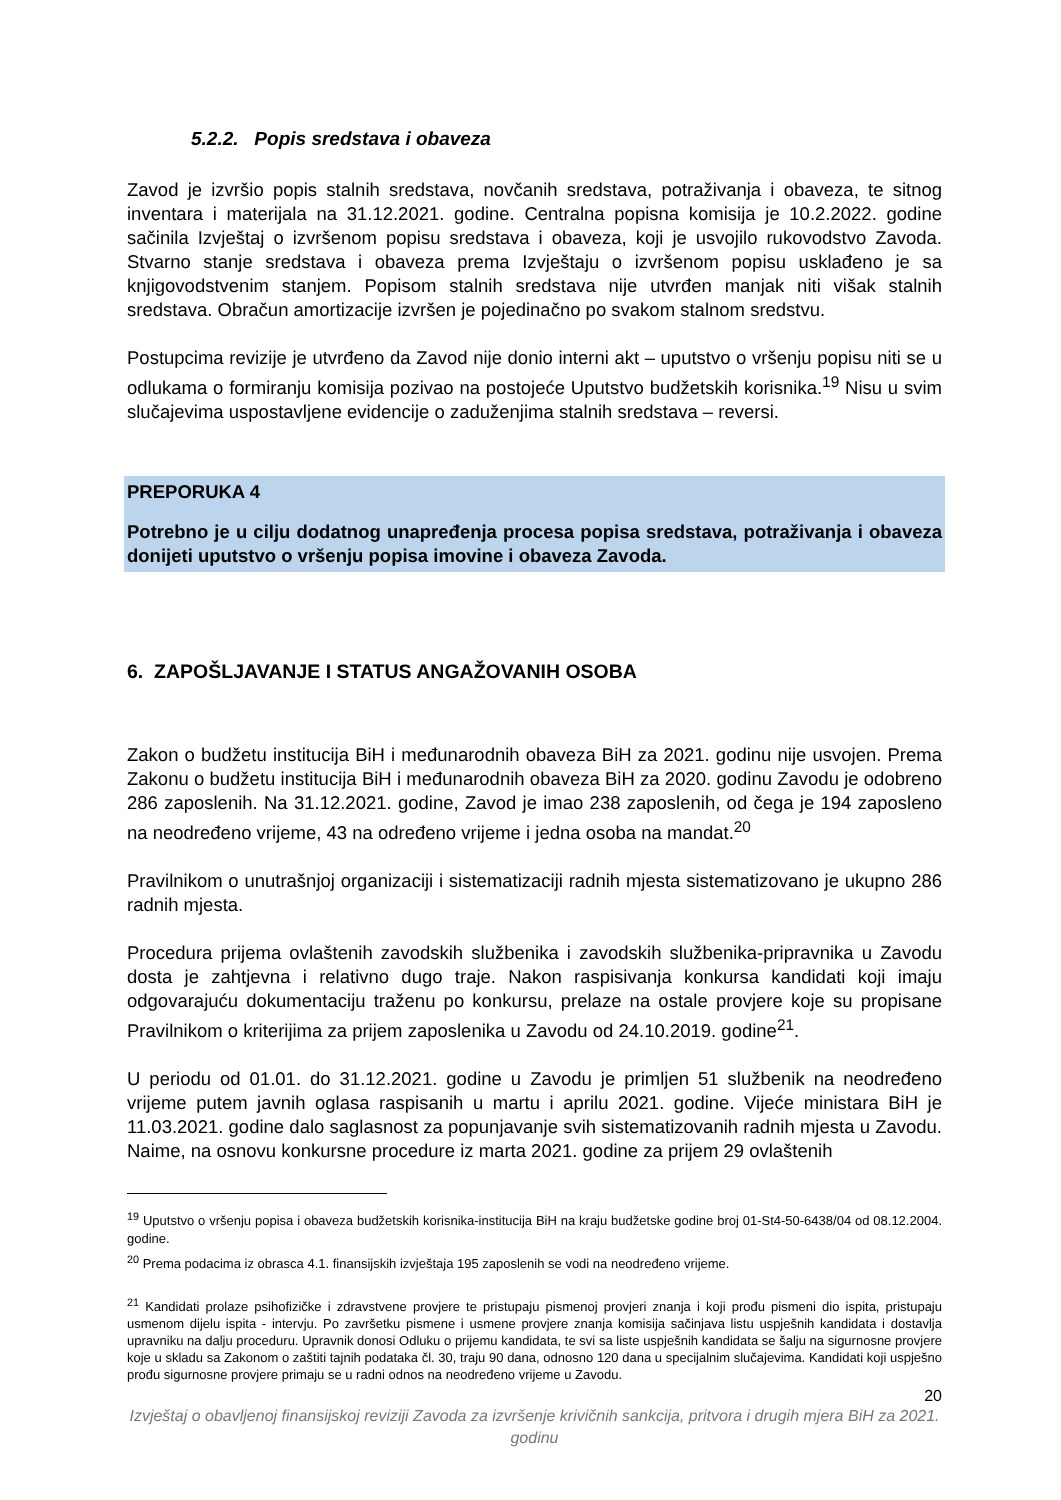5.2.2. Popis sredstava i obaveza
Zavod je izvršio popis stalnih sredstava, novčanih sredstava, potraživanja i obaveza, te sitnog inventara i materijala na 31.12.2021. godine. Centralna popisna komisija je 10.2.2022. godine sačinila Izvještaj o izvršenom popisu sredstava i obaveza, koji je usvojilo rukovodstvo Zavoda. Stvarno stanje sredstava i obaveza prema Izvještaju o izvršenom popisu usklađeno je sa knjigovodstvenim stanjem. Popisom stalnih sredstava nije utvrđen manjak niti višak stalnih sredstava. Obračun amortizacije izvršen je pojedinačno po svakom stalnom sredstvu.
Postupcima revizije je utvrđeno da Zavod nije donio interni akt – uputstvo o vršenju popisu niti se u odlukama o formiranju komisija pozivao na postojeće Uputstvo budžetskih korisnika.<sup>19</sup> Nisu u svim slučajevima uspostavljene evidencije o zaduženjima stalnih sredstava – reversi.
PREPORUKA 4
Potrebno je u cilju dodatnog unapređenja procesa popisa sredstava, potraživanja i obaveza donijeti uputstvo o vršenju popisa imovine i obaveza Zavoda.
6. ZAPOŠLJAVANJE I STATUS ANGAŽOVANIH OSOBA
Zakon o budžetu institucija BiH i međunarodnih obaveza BiH za 2021. godinu nije usvojen. Prema Zakonu o budžetu institucija BiH i međunarodnih obaveza BiH za 2020. godinu Zavodu je odobreno 286 zaposlenih. Na 31.12.2021. godine, Zavod je imao 238 zaposlenih, od čega je 194 zaposleno na neodređeno vrijeme, 43 na određeno vrijeme i jedna osoba na mandat.<sup>20</sup>
Pravilnikom o unutrašnjoj organizaciji i sistematizaciji radnih mjesta sistematizovano je ukupno 286 radnih mjesta.
Procedura prijema ovlaštenih zavodskih službenika i zavodskih službenika-pripravnika u Zavodu dosta je zahtjevna i relativno dugo traje. Nakon raspisivanja konkursa kandidati koji imaju odgovarajuću dokumentaciju traženu po konkursu, prelaze na ostale provjere koje su propisane Pravilnikom o kriterijima za prijem zaposlenika u Zavodu od 24.10.2019. godine<sup>21</sup>.
U periodu od 01.01. do 31.12.2021. godine u Zavodu je primljen 51 službenik na neodređeno vrijeme putem javnih oglasa raspisanih u martu i aprilu 2021. godine. Vijeće ministara BiH je 11.03.2021. godine dalo saglasnost za popunjavanje svih sistematizovanih radnih mjesta u Zavodu. Naime, na osnovu konkursne procedure iz marta 2021. godine za prijem 29 ovlaštenih
<sup>19</sup> Uputstvo o vršenju popisa i obaveza budžetskih korisnika-institucija BiH na kraju budžetske godine broj 01-St4-50-6438/04 od 08.12.2004. godine.
<sup>20</sup> Prema podacima iz obrasca 4.1. finansijskih izvještaja 195 zaposlenih se vodi na neodređeno vrijeme.
<sup>21</sup> Kandidati prolaze psihofizičke i zdravstvene provjere te pristupaju pismenoj provjeri znanja i koji prođu pismeni dio ispita, pristupaju usmenom dijelu ispita - intervju. Po završetku pismene i usmene provjere znanja komisija sačinjava listu uspješnih kandidata i dostavlja upravniku na dalju proceduru. Upravnik donosi Odluku o prijemu kandidata, te svi sa liste uspješnih kandidata se šalju na sigurnosne provjere koje u skladu sa Zakonom o zaštiti tajnih podataka čl. 30, traju 90 dana, odnosno 120 dana u specijalnim slučajevima. Kandidati koji uspješno prođu sigurnosne provjere primaju se u radni odnos na neodređeno vrijeme u Zavodu.
20
Izvještaj o obavljenoj finansijskoj reviziji Zavoda za izvršenje krivičnih sankcija, pritvora i drugih mjera BiH za 2021. godinu